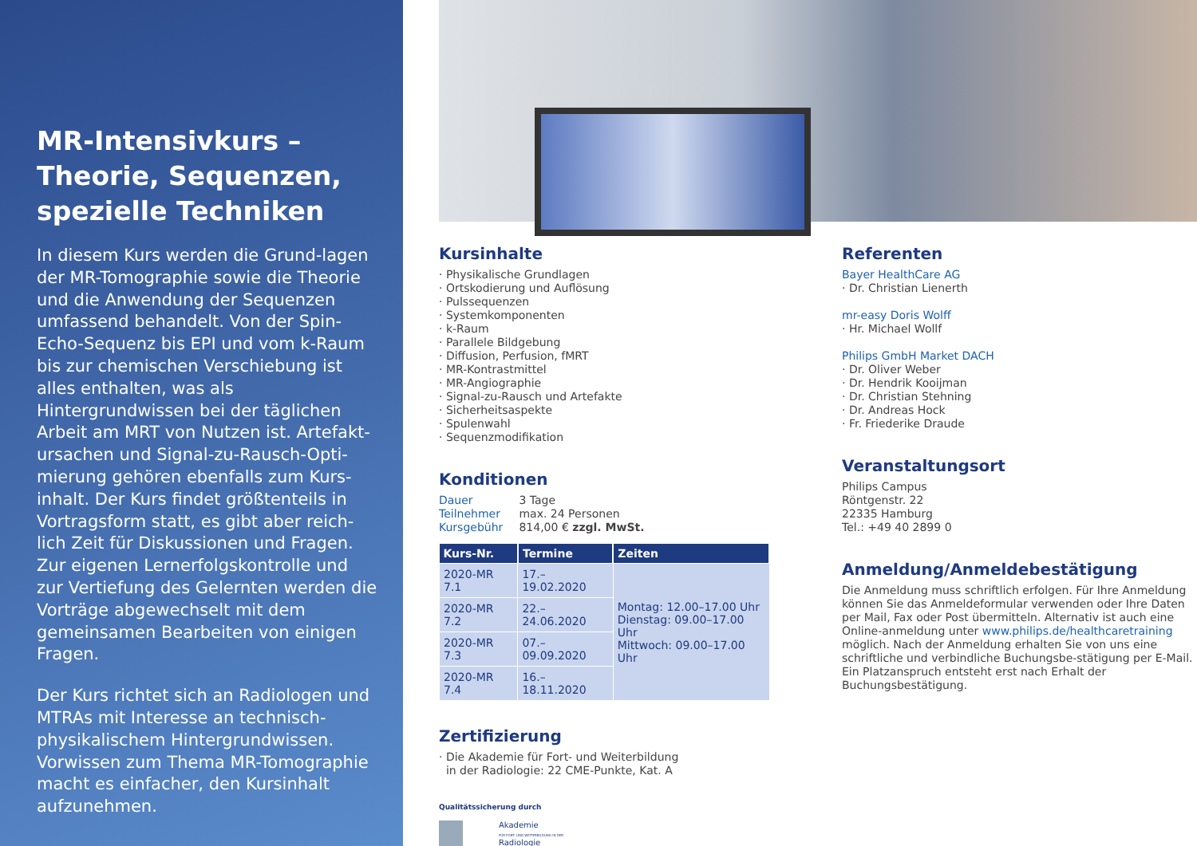MR-Intensivkurs – Theorie, Sequenzen, spezielle Techniken
In diesem Kurs werden die Grund-lagen der MR-Tomographie sowie die Theorie und die Anwendung der Sequenzen umfassend behandelt. Von der Spin-Echo-Sequenz bis EPI und vom k-Raum bis zur chemischen Verschiebung ist alles enthalten, was als Hintergrundwissen bei der täglichen Arbeit am MRT von Nutzen ist. Artefakt-ursachen und Signal-zu-Rausch-Opti-mierung gehören ebenfalls zum Kurs-inhalt. Der Kurs findet größtenteils in Vortragsform statt, es gibt aber reich-lich Zeit für Diskussionen und Fragen. Zur eigenen Lernerfolgskontrolle und zur Vertiefung des Gelernten werden die Vorträge abgewechselt mit dem gemeinsamen Bearbeiten von einigen Fragen.
Der Kurs richtet sich an Radiologen und MTRAs mit Interesse an technisch-physikalischem Hintergrundwissen. Vorwissen zum Thema MR-Tomographie macht es einfacher, den Kursinhalt aufzunehmen.
Kursinhalte
· Physikalische Grundlagen
· Ortskodierung und Auflösung
· Pulssequenzen
· Systemkomponenten
· k-Raum
· Parallele Bildgebung
· Diffusion, Perfusion, fMRT
· MR-Kontrastmittel
· MR-Angiographie
· Signal-zu-Rausch und Artefakte
· Sicherheitsaspekte
· Spulenwahl
· Sequenzmodifikation
Konditionen
Dauer 3 Tage
Teilnehmer max. 24 Personen
Kursgebühr 814,00 € zzgl. MwSt.
| Kurs-Nr. | Termine | Zeiten |
| --- | --- | --- |
| 2020-MR 7.1 | 17.–19.02.2020 | Montag: 12.00–17.00 Uhr Dienstag: 09.00–17.00 Uhr Mittwoch: 09.00–17.00 Uhr |
| 2020-MR 7.2 | 22.–24.06.2020 | |
| 2020-MR 7.3 | 07.–09.09.2020 | |
| 2020-MR 7.4 | 16.–18.11.2020 | |
Zertifizierung
· Die Akademie für Fort- und Weiterbildung
in der Radiologie: 22 CME-Punkte, Kat. A
Qualitätssicherung durch
Akademie
FÜR FORT- UND WEITERBILDUNG IN DER
Radiologie
Referenten
Bayer HealthCare AG
· Dr. Christian Lienerth
mr-easy Doris Wolff
· Hr. Michael Wollf
Philips GmbH Market DACH
· Dr. Oliver Weber
· Dr. Hendrik Kooijman
· Dr. Christian Stehning
· Dr. Andreas Hock
· Fr. Friederike Draude
Veranstaltungsort
Philips Campus
Röntgenstr. 22
22335 Hamburg
Tel.: +49 40 2899 0
Anmeldung/Anmeldebestätigung
Die Anmeldung muss schriftlich erfolgen. Für Ihre Anmeldung können Sie das Anmeldeformular verwenden oder Ihre Daten per Mail, Fax oder Post übermitteln. Alternativ ist auch eine Online-anmeldung unter www.philips.de/healthcaretraining möglich. Nach der Anmeldung erhalten Sie von uns eine schriftliche und verbindliche Buchungsbe-stätigung per E-Mail. Ein Platzanspruch entsteht erst nach Erhalt der Buchungsbestätigung.